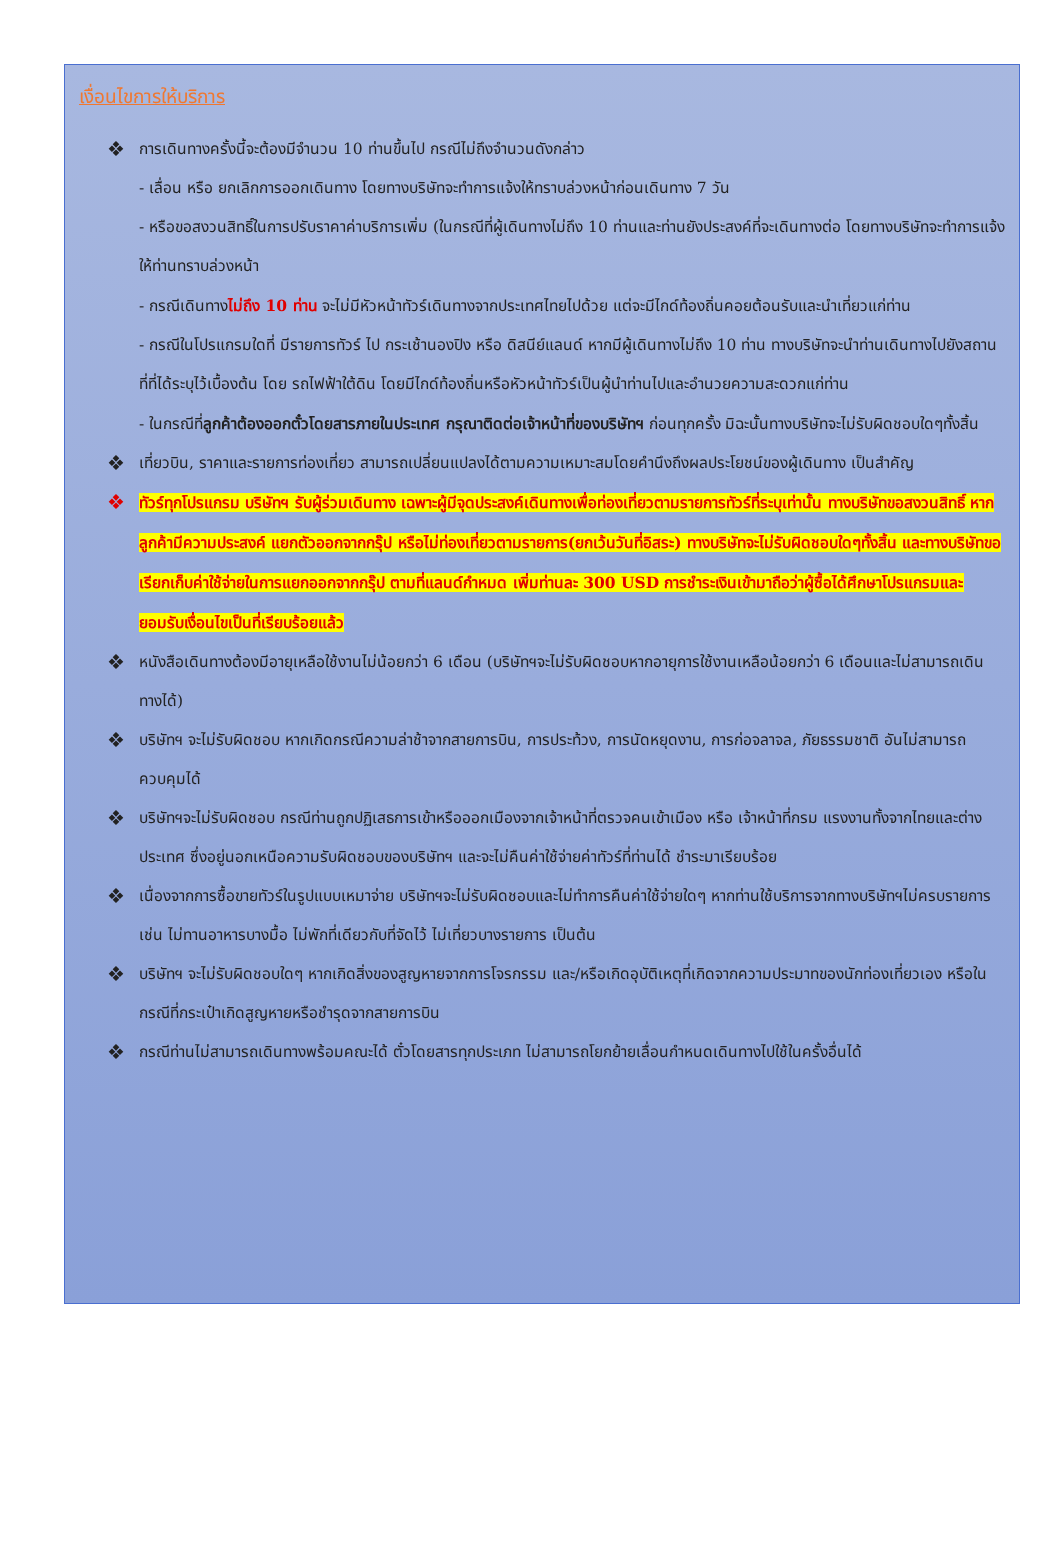เงื่อนไขการให้บริการ
❖ การเดินทางครั้งนี้จะต้องมีจำนวน 10 ท่านขึ้นไป กรณีไม่ถึงจำนวนดังกล่าว
- เลื่อน หรือ ยกเลิกการออกเดินทาง โดยทางบริษัทจะทำการแจ้งให้ทราบล่วงหน้าก่อนเดินทาง 7 วัน
- หรือขอสงวนสิทธิ์ในการปรับราคาค่าบริการเพิ่ม (ในกรณีที่ผู้เดินทางไม่ถึง 10 ท่านและท่านยังประสงค์ที่จะเดินทางต่อ โดยทางบริษัทจะทำการแจ้งให้ท่านทราบล่วงหน้า
- กรณีเดินทางไม่ถึง 10 ท่าน จะไม่มีหัวหน้าทัวร์เดินทางจากประเทศไทยไปด้วย แต่จะมีไกด์ท้องถิ่นคอยต้อนรับและนำเที่ยวแก่ท่าน
- กรณีในโปรแกรมใดที่ มีรายการทัวร์ ไป กระเช้านองปิง หรือ ดิสนีย์แลนด์ หากมีผู้เดินทางไม่ถึง 10 ท่าน ทางบริษัทจะนำท่านเดินทางไปยังสถานที่ที่ได้ระบุไว้เบื้องต้น โดย รถไฟฟ้าใต้ดิน โดยมีไกด์ท้องถิ่นหรือหัวหน้าทัวร์เป็นผู้นำท่านไปและอำนวยความสะดวกแก่ท่าน
- ในกรณีที่ลูกค้าต้องออกตั๋วโดยสารภายในประเทศ กรุณาติดต่อเจ้าหน้าที่ของบริษัทฯ ก่อนทุกครั้ง มิฉะนั้นทางบริษัทจะไม่รับผิดชอบใดๆทั้งสิ้น
❖ เที่ยวบิน, ราคาและรายการท่องเที่ยว สามารถเปลี่ยนแปลงได้ตามความเหมาะสมโดยคำนึงถึงผลประโยชน์ของผู้เดินทาง เป็นสำคัญ
❖ ทัวร์ทุกโปรแกรม บริษัทฯ รับผู้ร่วมเดินทาง เฉพาะผู้มีจุดประสงค์เดินทางเพื่อท่องเที่ยวตามรายการทัวร์ที่ระบุเท่านั้น ทางบริษัทขอสงวนสิทธิ์ หากลูกค้ามีความประสงค์ แยกตัวออกจากกรุ๊ป หรือไม่ท่องเที่ยวตามรายการ(ยกเว้นวันที่อิสระ) ทางบริษัทจะไม่รับผิดชอบใดๆทั้งสิ้น และทางบริษัทขอเรียกเก็บค่าใช้จ่ายในการแยกออกจากกรุ๊ป ตามที่แลนด์กำหมด เพิ่มท่านละ 300 USD การชำระเงินเข้ามาถือว่าผู้ซื้อได้ศึกษาโปรแกรมและยอมรับเงื่อนไขเป็นที่เรียบร้อยแล้ว
❖ หนังสือเดินทางต้องมีอายุเหลือใช้งานไม่น้อยกว่า 6 เดือน (บริษัทฯจะไม่รับผิดชอบหากอายุการใช้งานเหลือน้อยกว่า 6 เดือนและไม่สามารถเดินทางได้)
❖ บริษัทฯ จะไม่รับผิดชอบ หากเกิดกรณีความล่าช้าจากสายการบิน, การประท้วง, การนัดหยุดงาน, การก่อจลาจล, ภัยธรรมชาติ อันไม่สามารถควบคุมได้
❖ บริษัทฯจะไม่รับผิดชอบ กรณีท่านถูกปฏิเสธการเข้าหรือออกเมืองจากเจ้าหน้าที่ตรวจคนเข้าเมือง หรือ เจ้าหน้าที่กรม แรงงานทั้งจากไทยและต่างประเทศ ซึ่งอยู่นอกเหนือความรับผิดชอบของบริษัทฯ และจะไม่คืนค่าใช้จ่ายค่าทัวร์ที่ท่านได้ ชำระมาเรียบร้อย
❖ เนื่องจากการซื้อขายทัวร์ในรูปแบบเหมาจ่าย บริษัทฯจะไม่รับผิดชอบและไม่ทำการคืนค่าใช้จ่ายใดๆ หากท่านใช้บริการจากทางบริษัทฯไม่ครบรายการ เช่น ไม่ทานอาหารบางมื้อ ไม่พักที่เดียวกับที่จัดไว้ ไม่เที่ยวบางรายการ เป็นต้น
❖ บริษัทฯ จะไม่รับผิดชอบใดๆ หากเกิดสิ่งของสูญหายจากการโจรกรรม และ/หรือเกิดอุบัติเหตุที่เกิดจากความประมาทของนักท่องเที่ยวเอง หรือในกรณีที่กระเป๋าเกิดสูญหายหรือชำรุดจากสายการบิน
❖ กรณีท่านไม่สามารถเดินทางพร้อมคณะได้ ตั๋วโดยสารทุกประเภท ไม่สามารถโยกย้ายเลื่อนกำหนดเดินทางไปใช้ในครั้งอื่นได้